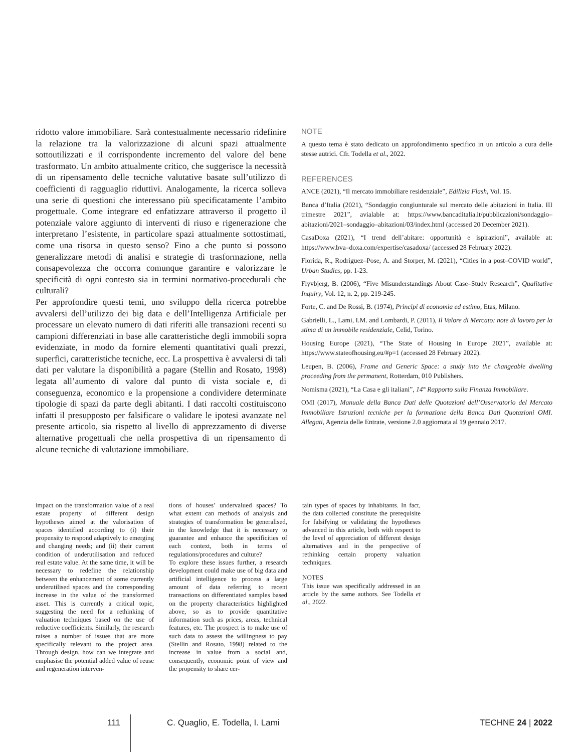ridotto valore immobiliare. Sarà contestualmente necessario ridefinire la relazione tra la valorizzazione di alcuni spazi attualmente sottoutilizzati e il corrispondente incremento del valore del bene trasformato. Un ambito attualmente critico, che suggerisce la necessità di un ripensamento delle tecniche valutative basate sull’utilizzo di coefficienti di ragguaglio riduttivi. Analogamente, la ricerca solleva una serie di questioni che interessano più specificatamente l’ambito progettuale. Come integrare ed enfatizzare attraverso il progetto il potenziale valore aggiunto di interventi di riuso e rigenerazione che interpretano l’esistente, in particolare spazi attualmente sottostimati, come una risorsa in questo senso? Fino a che punto si possono generalizzare metodi di analisi e strategie di trasformazione, nella consapevolezza che occorra comunque garantire e valorizzare le specificità di ogni contesto sia in termini normativo-procedurali che culturali?
Per approfondire questi temi, uno sviluppo della ricerca potrebbe avvalersi dell’utilizzo dei big data e dell’Intelligenza Artificiale per processare un elevato numero di dati riferiti alle transazioni recenti su campioni differenziati in base alle caratteristiche degli immobili sopra evidenziate, in modo da fornire elementi quantitativi quali prezzi, superfici, caratteristiche tecniche, ecc. La prospettiva è avvalersi di tali dati per valutare la disponibilità a pagare (Stellin and Rosato, 1998) legata all’aumento di valore dal punto di vista sociale e, di conseguenza, economico e la propensione a condividere determinate tipologie di spazi da parte degli abitanti. I dati raccolti costituiscono infatti il presupposto per falsificare o validare le ipotesi avanzate nel presente articolo, sia rispetto al livello di apprezzamento di diverse alternative progettuali che nella prospettiva di un ripensamento di alcune tecniche di valutazione immobiliare.
NOTE
A questo tema è stato dedicato un approfondimento specifico in un articolo a cura delle stesse autrici. Cfr. Todella et al., 2022.
REFERENCES
ANCE (2021), “Il mercato immobiliare residenziale”, Edilizia Flash, Vol. 15.
Banca d’Italia (2021), “Sondaggio congiunturale sul mercato delle abitazioni in Italia. III trimestre 2021”, avialable at: https://www.bancaditalia.it/pubblicazioni/sondaggio–abitazioni/2021–sondaggio–abitazioni/03/index.html (accessed 20 December 2021).
CasaDoxa (2021), “I trend dell’abitare: opportunità e ispirazioni”, available at: https://www.bva–doxa.com/expertise/casadoxa/ (accessed 28 February 2022).
Florida, R., Rodrìguez–Pose, A. and Storper, M. (2021), “Cities in a post–COVID world”, Urban Studies, pp. 1-23.
Flyvbjerg, B. (2006), “Five Misunderstandings About Case–Study Research”, Qualitative Inquiry, Vol. 12, n. 2, pp. 219-245.
Forte, C. and De Rossi, B. (1974), Principi di economia ed estimo, Etas, Milano.
Gabrielli, L., Lami, I.M. and Lombardi, P. (2011), Il Valore di Mercato: note di lavoro per la stima di un immobile residenziale, Celid, Torino.
Housing Europe (2021), “The State of Housing in Europe 2021”, available at: https://www.stateofhousing.eu/#p=1 (accessed 28 February 2022).
Leupen, B. (2006), Frame and Generic Space: a study into the changeable dwelling proceeding from the permanent, Rotterdam, 010 Publishers.
Nomisma (2021), “La Casa e gli italiani”, 14° Rapporto sulla Finanza Immobiliare.
OMI (2017), Manuale della Banca Dati delle Quotazioni dell’Osservatorio del Mercato Immobiliare Istruzioni tecniche per la formazione della Banca Dati Quotazioni OMI. Allegati, Agenzia delle Entrate, versione 2.0 aggiornata al 19 gennaio 2017.
impact on the transformation value of a real estate property of different design hypotheses aimed at the valorisation of spaces identified according to (i) their propensity to respond adaptively to emerging and changing needs; and (ii) their current condition of underutilisation and reduced real estate value. At the same time, it will be necessary to redefine the relationship between the enhancement of some currently underutilised spaces and the corresponding increase in the value of the transformed asset. This is currently a critical topic, suggesting the need for a rethinking of valuation techniques based on the use of reductive coefficients. Similarly, the research raises a number of issues that are more specifically relevant to the project area. Through design, how can we integrate and emphasise the potential added value of reuse and regeneration interven-
tions of houses’ undervalued spaces? To what extent can methods of analysis and strategies of transformation be generalised, in the knowledge that it is necessary to guarantee and enhance the specificities of each context, both in terms of regulations/procedures and culture?
To explore these issues further, a research development could make use of big data and artificial intelligence to process a large amount of data referring to recent transactions on differentiated samples based on the property characteristics highlighted above, so as to provide quantitative information such as prices, areas, technical features, etc. The prospect is to make use of such data to assess the willingness to pay (Stellin and Rosato, 1998) related to the increase in value from a social and, consequently, economic point of view and the propensity to share cer-
tain types of spaces by inhabitants. In fact, the data collected constitute the prerequisite for falsifying or validating the hypotheses advanced in this article, both with respect to the level of appreciation of different design alternatives and in the perspective of rethinking certain property valuation techniques.
NOTES
This issue was specifically addressed in an article by the same authors. See Todella et al., 2022.
111 C. Quaglio, E. Todella, I. Lami TECHNE 24 | 2022